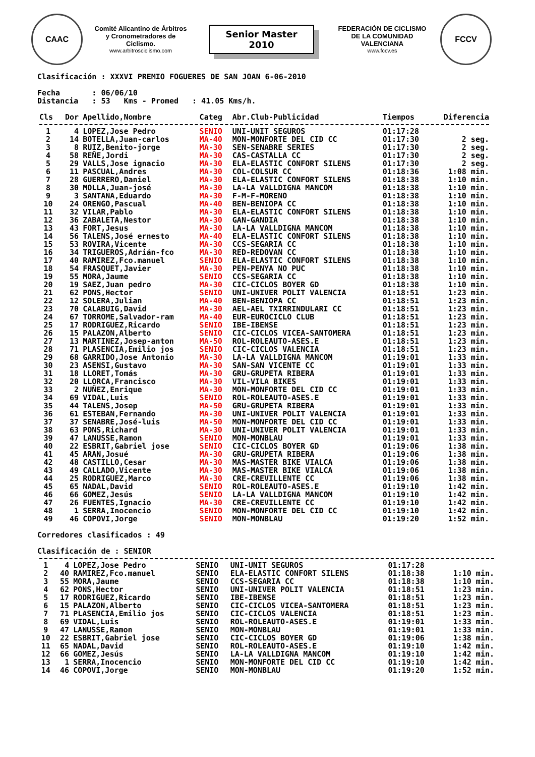CAAC
Comité Alicantino de Árbitros y Cronometradores de Ciclismo.
www.arbitrosciclismo.com
Senior Master
2010
FEDERACIÓN DE CICLISMO DE LA COMUNIDAD VALENCIANA
www.fccv.es
FCCV
Clasificación : XXXVI PREMIO FOGUERES DE SAN JOAN 6-06-2010
Fecha : 06/06/10
Distancia : 53 Kms - Promed : 41.05 Kms/h.
| Cls | Dor | Apellido,Nombre | Categ | Abr.Club-Publicidad | Tiempos | Diferencia |
| --- | --- | --- | --- | --- | --- | --- |
| 1 | 4 | LOPEZ,Jose Pedro | SENIO | UNI-UNIT SEGUROS | 01:17:28 | |
| 2 | 14 | BOTELLA,Juan-carlos | MA-40 | MON-MONFORTE DEL CID CC | 01:17:30 | 2 seg. |
| 3 | 8 | RUIZ,Benito-jorge | MA-30 | SEN-SENABRE SERIES | 01:17:30 | 2 seg. |
| 4 | 58 | REÑE,Jordi | MA-30 | CAS-CASTALLA CC | 01:17:30 | 2 seg. |
| 5 | 29 | VALLS,Jose ignacio | MA-30 | ELA-ELASTIC CONFORT SILENS | 01:17:30 | 2 seg. |
| 6 | 11 | PASCUAL,Andres | MA-30 | COL-COLSUR CC | 01:18:36 | 1:08 min. |
| 7 | 28 | GUERRERO,Daniel | MA-30 | ELA-ELASTIC CONFORT SILENS | 01:18:38 | 1:10 min. |
| 8 | 30 | MOLLA,Juan-josé | MA-30 | LA-LA VALLDIGNA MANCOM | 01:18:38 | 1:10 min. |
| 9 | 3 | SANTANA,Eduardo | MA-30 | F-M-F-MORENO | 01:18:38 | 1:10 min. |
| 10 | 24 | ORENGO,Pascual | MA-40 | BEN-BENIOPA CC | 01:18:38 | 1:10 min. |
| 11 | 32 | VILAR,Pablo | MA-30 | ELA-ELASTIC CONFORT SILENS | 01:18:38 | 1:10 min. |
| 12 | 36 | ZABALETA,Nestor | MA-30 | GAN-GANDIA | 01:18:38 | 1:10 min. |
| 13 | 43 | FORT,Jesus | MA-30 | LA-LA VALLDIGNA MANCOM | 01:18:38 | 1:10 min. |
| 14 | 56 | TALENS,José ernesto | MA-40 | ELA-ELASTIC CONFORT SILENS | 01:18:38 | 1:10 min. |
| 15 | 53 | ROVIRA,Vicente | MA-30 | CCS-SEGARIA CC | 01:18:38 | 1:10 min. |
| 16 | 34 | TRIGUEROS,Adrián-fco | MA-30 | RED-REDOVAN CC | 01:18:38 | 1:10 min. |
| 17 | 40 | RAMIREZ,Fco.manuel | SENIO | ELA-ELASTIC CONFORT SILENS | 01:18:38 | 1:10 min. |
| 18 | 54 | FRASQUET,Javier | MA-30 | PEN-PENYA NO PUC | 01:18:38 | 1:10 min. |
| 19 | 55 | MORA,Jaume | SENIO | CCS-SEGARIA CC | 01:18:38 | 1:10 min. |
| 20 | 19 | SAEZ,Juan pedro | MA-30 | CIC-CICLOS BOYER GD | 01:18:38 | 1:10 min. |
| 21 | 62 | PONS,Hector | SENIO | UNI-UNIVER POLIT VALENCIA | 01:18:51 | 1:23 min. |
| 22 | 12 | SOLERA,Julian | MA-40 | BEN-BENIOPA CC | 01:18:51 | 1:23 min. |
| 23 | 70 | CALABUIG,David | MA-30 | AEL-AEL TXIRRINDULARI CC | 01:18:51 | 1:23 min. |
| 24 | 67 | TORROME,Salvador-ram | MA-40 | EUR-EUROCICLO CLUB | 01:18:51 | 1:23 min. |
| 25 | 17 | RODRIGUEZ,Ricardo | SENIO | IBE-IBENSE | 01:18:51 | 1:23 min. |
| 26 | 15 | PALAZON,Alberto | SENIO | CIC-CICLOS VICEA-SANTOMERA | 01:18:51 | 1:23 min. |
| 27 | 13 | MARTINEZ,Josep-anton | MA-50 | ROL-ROLEAUTO-ASES.E | 01:18:51 | 1:23 min. |
| 28 | 71 | PLASENCIA,Emilio jos | SENIO | CIC-CICLOS VALENCIA | 01:18:51 | 1:23 min. |
| 29 | 68 | GARRIDO,Jose Antonio | MA-30 | LA-LA VALLDIGNA MANCOM | 01:19:01 | 1:33 min. |
| 30 | 23 | ASENSI,Gustavo | MA-30 | SAN-SAN VICENTE CC | 01:19:01 | 1:33 min. |
| 31 | 18 | LLORET,Tomás | MA-30 | GRU-GRUPETA RIBERA | 01:19:01 | 1:33 min. |
| 32 | 20 | LLORCA,Francisco | MA-30 | VIL-VILA BIKES | 01:19:01 | 1:33 min. |
| 33 | 2 | NUÑEZ,Enrique | MA-30 | MON-MONFORTE DEL CID CC | 01:19:01 | 1:33 min. |
| 34 | 69 | VIDAL,Luis | SENIO | ROL-ROLEAUTO-ASES.E | 01:19:01 | 1:33 min. |
| 35 | 44 | TALENS,Josep | MA-50 | GRU-GRUPETA RIBERA | 01:19:01 | 1:33 min. |
| 36 | 61 | ESTEBAN,Fernando | MA-30 | UNI-UNIVER POLIT VALENCIA | 01:19:01 | 1:33 min. |
| 37 | 37 | SENABRE,José-luis | MA-50 | MON-MONFORTE DEL CID CC | 01:19:01 | 1:33 min. |
| 38 | 63 | PONS,Richard | MA-30 | UNI-UNIVER POLIT VALENCIA | 01:19:01 | 1:33 min. |
| 39 | 47 | LANUSSE,Ramon | SENIO | MON-MONBLAU | 01:19:01 | 1:33 min. |
| 40 | 22 | ESBRIT,Gabriel jose | SENIO | CIC-CICLOS BOYER GD | 01:19:06 | 1:38 min. |
| 41 | 45 | ARAN,Josué | MA-30 | GRU-GRUPETA RIBERA | 01:19:06 | 1:38 min. |
| 42 | 48 | CASTILLO,Cesar | MA-30 | MAS-MASTER BIKE VIALCA | 01:19:06 | 1:38 min. |
| 43 | 49 | CALLADO,Vicente | MA-30 | MAS-MASTER BIKE VIALCA | 01:19:06 | 1:38 min. |
| 44 | 25 | RODRIGUEZ,Marco | MA-30 | CRE-CREVILLENTE CC | 01:19:06 | 1:38 min. |
| 45 | 65 | NADAL,David | SENIO | ROL-ROLEAUTO-ASES.E | 01:19:10 | 1:42 min. |
| 46 | 66 | GOMEZ,Jesús | SENIO | LA-LA VALLDIGNA MANCOM | 01:19:10 | 1:42 min. |
| 47 | 26 | FUENTES,Ignacio | MA-30 | CRE-CREVILLENTE CC | 01:19:10 | 1:42 min. |
| 48 | 1 | SERRA,Inocencio | SENIO | MON-MONFORTE DEL CID CC | 01:19:10 | 1:42 min. |
| 49 | 46 | COPOVI,Jorge | SENIO | MON-MONBLAU | 01:19:20 | 1:52 min. |
Corredores clasificados : 49
Clasificación de : SENIOR
| 1 | 4 | LOPEZ,Jose Pedro | SENIO | UNI-UNIT SEGUROS | 01:17:28 | |
| 2 | 40 | RAMIREZ,Fco.manuel | SENIO | ELA-ELASTIC CONFORT SILENS | 01:18:38 | 1:10 min. |
| 3 | 55 | MORA,Jaume | SENIO | CCS-SEGARIA CC | 01:18:38 | 1:10 min. |
| 4 | 62 | PONS,Hector | SENIO | UNI-UNIVER POLIT VALENCIA | 01:18:51 | 1:23 min. |
| 5 | 17 | RODRIGUEZ,Ricardo | SENIO | IBE-IBENSE | 01:18:51 | 1:23 min. |
| 6 | 15 | PALAZON,Alberto | SENIO | CIC-CICLOS VICEA-SANTOMERA | 01:18:51 | 1:23 min. |
| 7 | 71 | PLASENCIA,Emilio jos | SENIO | CIC-CICLOS VALENCIA | 01:18:51 | 1:23 min. |
| 8 | 69 | VIDAL,Luis | SENIO | ROL-ROLEAUTO-ASES.E | 01:19:01 | 1:33 min. |
| 9 | 47 | LANUSSE,Ramon | SENIO | MON-MONBLAU | 01:19:01 | 1:33 min. |
| 10 | 22 | ESBRIT,Gabriel jose | SENIO | CIC-CICLOS BOYER GD | 01:19:06 | 1:38 min. |
| 11 | 65 | NADAL,David | SENIO | ROL-ROLEAUTO-ASES.E | 01:19:10 | 1:42 min. |
| 12 | 66 | GOMEZ,Jesús | SENIO | LA-LA VALLDIGNA MANCOM | 01:19:10 | 1:42 min. |
| 13 | 1 | SERRA,Inocencio | SENIO | MON-MONFORTE DEL CID CC | 01:19:10 | 1:42 min. |
| 14 | 46 | COPOVI,Jorge | SENIO | MON-MONBLAU | 01:19:20 | 1:52 min. |